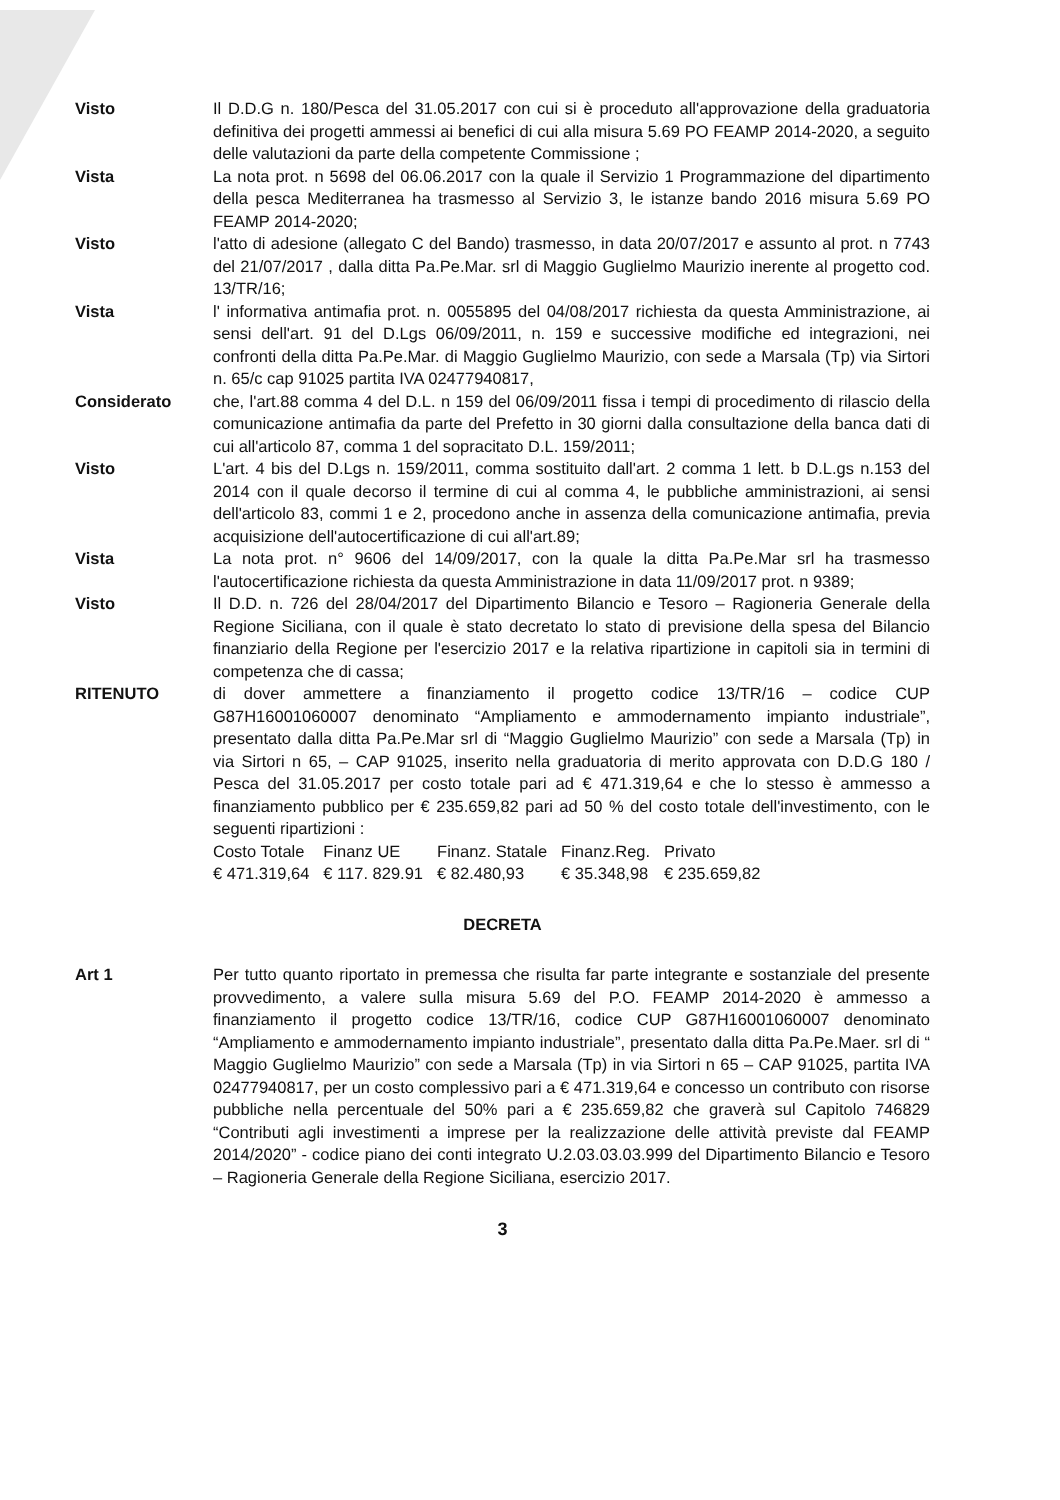Visto Il D.D.G n. 180/Pesca del 31.05.2017 con cui si è proceduto all'approvazione della graduatoria definitiva dei progetti ammessi ai benefici di cui alla misura 5.69 PO FEAMP 2014-2020, a seguito delle valutazioni da parte della competente Commissione ;
Vista La nota prot. n 5698 del 06.06.2017 con la quale il Servizio 1 Programmazione del dipartimento della pesca Mediterranea ha trasmesso al Servizio 3, le istanze bando 2016 misura 5.69 PO FEAMP 2014-2020;
Visto l'atto di adesione (allegato C del Bando) trasmesso, in data 20/07/2017 e assunto al prot. n 7743 del 21/07/2017 , dalla ditta Pa.Pe.Mar. srl di Maggio Guglielmo Maurizio inerente al progetto cod. 13/TR/16;
Vista l' informativa antimafia prot. n. 0055895 del 04/08/2017 richiesta da questa Amministrazione, ai sensi dell'art. 91 del D.Lgs 06/09/2011, n. 159 e successive modifiche ed integrazioni, nei confronti della ditta Pa.Pe.Mar. di Maggio Guglielmo Maurizio, con sede a Marsala (Tp) via Sirtori n. 65/c cap 91025 partita IVA 02477940817,
Considerato che, l'art.88 comma 4 del D.L. n 159 del 06/09/2011 fissa i tempi di procedimento di rilascio della comunicazione antimafia da parte del Prefetto in 30 giorni dalla consultazione della banca dati di cui all'articolo 87, comma 1 del sopracitato D.L. 159/2011;
Visto L'art. 4 bis del D.Lgs n. 159/2011, comma sostituito dall'art. 2 comma 1 lett. b D.L.gs n.153 del 2014 con il quale decorso il termine di cui al comma 4, le pubbliche amministrazioni, ai sensi dell'articolo 83, commi 1 e 2, procedono anche in assenza della comunicazione antimafia, previa acquisizione dell'autocertificazione di cui all'art.89;
Vista La nota prot. n° 9606 del 14/09/2017, con la quale la ditta Pa.Pe.Mar srl ha trasmesso l'autocertificazione richiesta da questa Amministrazione in data 11/09/2017 prot. n 9389;
Visto Il D.D. n. 726 del 28/04/2017 del Dipartimento Bilancio e Tesoro – Ragioneria Generale della Regione Siciliana, con il quale è stato decretato lo stato di previsione della spesa del Bilancio finanziario della Regione per l'esercizio 2017 e la relativa ripartizione in capitoli sia in termini di competenza che di cassa;
RITENUTO di dover ammettere a finanziamento il progetto codice 13/TR/16 – codice CUP G87H16001060007 denominato “Ampliamento e ammodernamento impianto industriale”, presentato dalla ditta Pa.Pe.Mar srl di “Maggio Guglielmo Maurizio” con sede a Marsala (Tp) in via Sirtori n 65, – CAP 91025, inserito nella graduatoria di merito approvata con D.D.G 180 / Pesca del 31.05.2017 per costo totale pari ad € 471.319,64 e che lo stesso è ammesso a finanziamento pubblico per € 235.659,82 pari ad 50 % del costo totale dell'investimento, con le seguenti ripartizioni :
| Costo Totale | Finanz UE | Finanz. Statale | Finanz.Reg. | Privato |
| € 471.319,64 | € 117. 829.91 | € 82.480,93 | € 35.348,98 | € 235.659,82 |
DECRETA
Art 1 Per tutto quanto riportato in premessa che risulta far parte integrante e sostanziale del presente provvedimento, a valere sulla misura 5.69 del P.O. FEAMP 2014-2020 è ammesso a finanziamento il progetto codice 13/TR/16, codice CUP G87H16001060007 denominato “Ampliamento e ammodernamento impianto industriale”, presentato dalla ditta Pa.Pe.Maer. srl di “ Maggio Guglielmo Maurizio” con sede a Marsala (Tp) in via Sirtori n 65 – CAP 91025, partita IVA 02477940817, per un costo complessivo pari a € 471.319,64 e concesso un contributo con risorse pubbliche nella percentuale del 50% pari a € 235.659,82 che graverà sul Capitolo 746829 “Contributi agli investimenti a imprese per la realizzazione delle attività previste dal FEAMP 2014/2020” - codice piano dei conti integrato U.2.03.03.03.999 del Dipartimento Bilancio e Tesoro – Ragioneria Generale della Regione Siciliana, esercizio 2017.
3